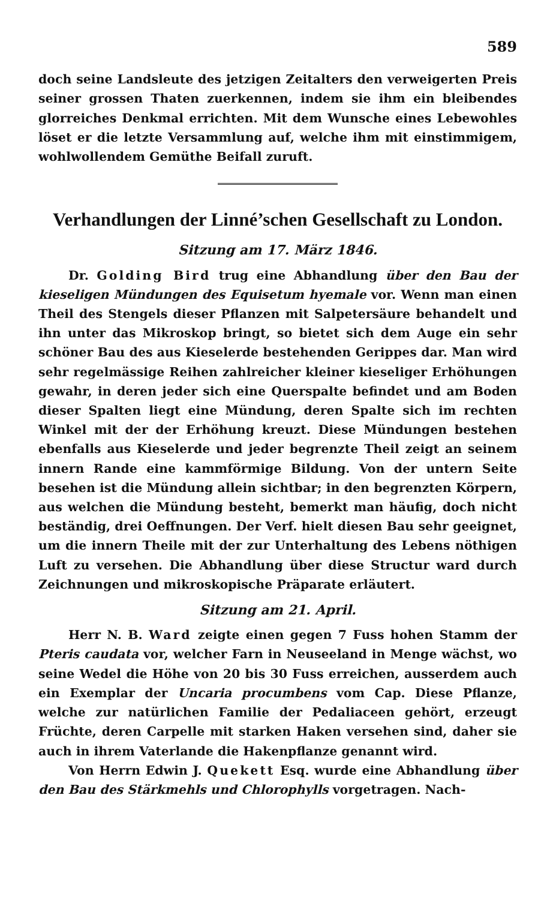589
doch seine Landsleute des jetzigen Zeitalters den verweigerten Preis seiner grossen Thaten zuerkennen, indem sie ihm ein bleibendes glorreiches Denkmal errichten. Mit dem Wunsche eines Lebewohles löset er die letzte Versammlung auf, welche ihm mit einstimmigem, wohlwollendem Gemüthe Beifall zuruft.
Verhandlungen der Linné’schen Gesellschaft zu London.
Sitzung am 17. März 1846.
Dr. Golding Bird trug eine Abhandlung über den Bau der kieseligen Mündungen des Equisetum hyemale vor. Wenn man einen Theil des Stengels dieser Pflanzen mit Salpetersäure behandelt und ihn unter das Mikroskop bringt, so bietet sich dem Auge ein sehr schöner Bau des aus Kieselerde bestehenden Gerippes dar. Man wird sehr regelmässige Reihen zahlreicher kleiner kieseliger Erhöhungen gewahr, in deren jeder sich eine Querspalte befindet und am Boden dieser Spalten liegt eine Mündung, deren Spalte sich im rechten Winkel mit der der Erhöhung kreuzt. Diese Mündungen bestehen ebenfalls aus Kieselerde und jeder begrenzte Theil zeigt an seinem innern Rande eine kammförmige Bildung. Von der untern Seite besehen ist die Mündung allein sichtbar; in den begrenzten Körpern, aus welchen die Mündung besteht, bemerkt man häufig, doch nicht beständig, drei Oeffnungen. Der Verf. hielt diesen Bau sehr geeignet, um die innern Theile mit der zur Unterhaltung des Lebens nöthigen Luft zu versehen. Die Abhandlung über diese Structur ward durch Zeichnungen und mikroskopische Präparate erläutert.
Sitzung am 21. April.
Herr N. B. Ward zeigte einen gegen 7 Fuss hohen Stamm der Pteris caudata vor, welcher Farn in Neuseeland in Menge wächst, wo seine Wedel die Höhe von 20 bis 30 Fuss erreichen, ausserdem auch ein Exemplar der Uncaria procumbens vom Cap. Diese Pflanze, welche zur natürlichen Familie der Pedaliaceen gehört, erzeugt Früchte, deren Carpelle mit starken Haken versehen sind, daher sie auch in ihrem Vaterlande die Hakenpflanze genannt wird.
Von Herrn Edwin J. Quekett Esq. wurde eine Abhandlung über den Bau des Stärkmehls und Chlorophylls vorgetragen. Nach-